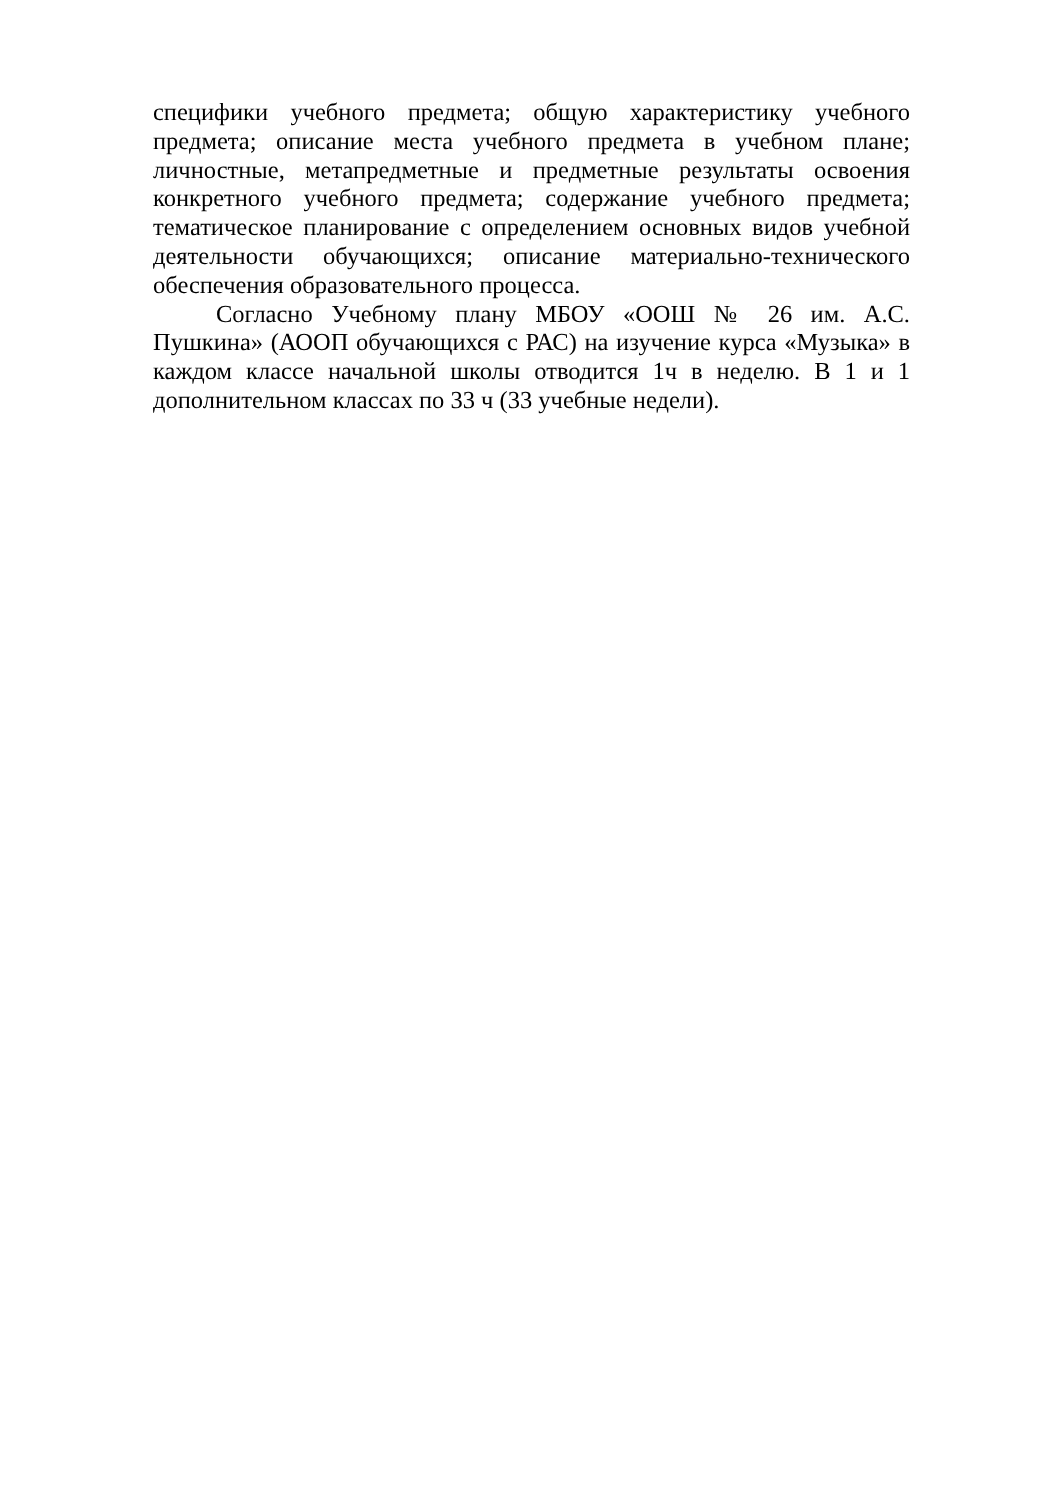специфики учебного предмета; общую характеристику учебного предмета; описание места учебного предмета в учебном плане; личностные, метапредметные и предметные результаты освоения конкретного учебного предмета; содержание учебного предмета; тематическое планирование с определением основных видов учебной деятельности обучающихся; описание материально-технического обеспечения образовательного процесса.
Согласно Учебному плану МБОУ «ООШ № 26 им. А.С. Пушкина» (АООП обучающихся с РАС) на изучение курса «Музыка» в каждом классе начальной школы отводится 1ч в неделю. В 1 и 1 дополнительном классах по 33 ч (33 учебные недели).